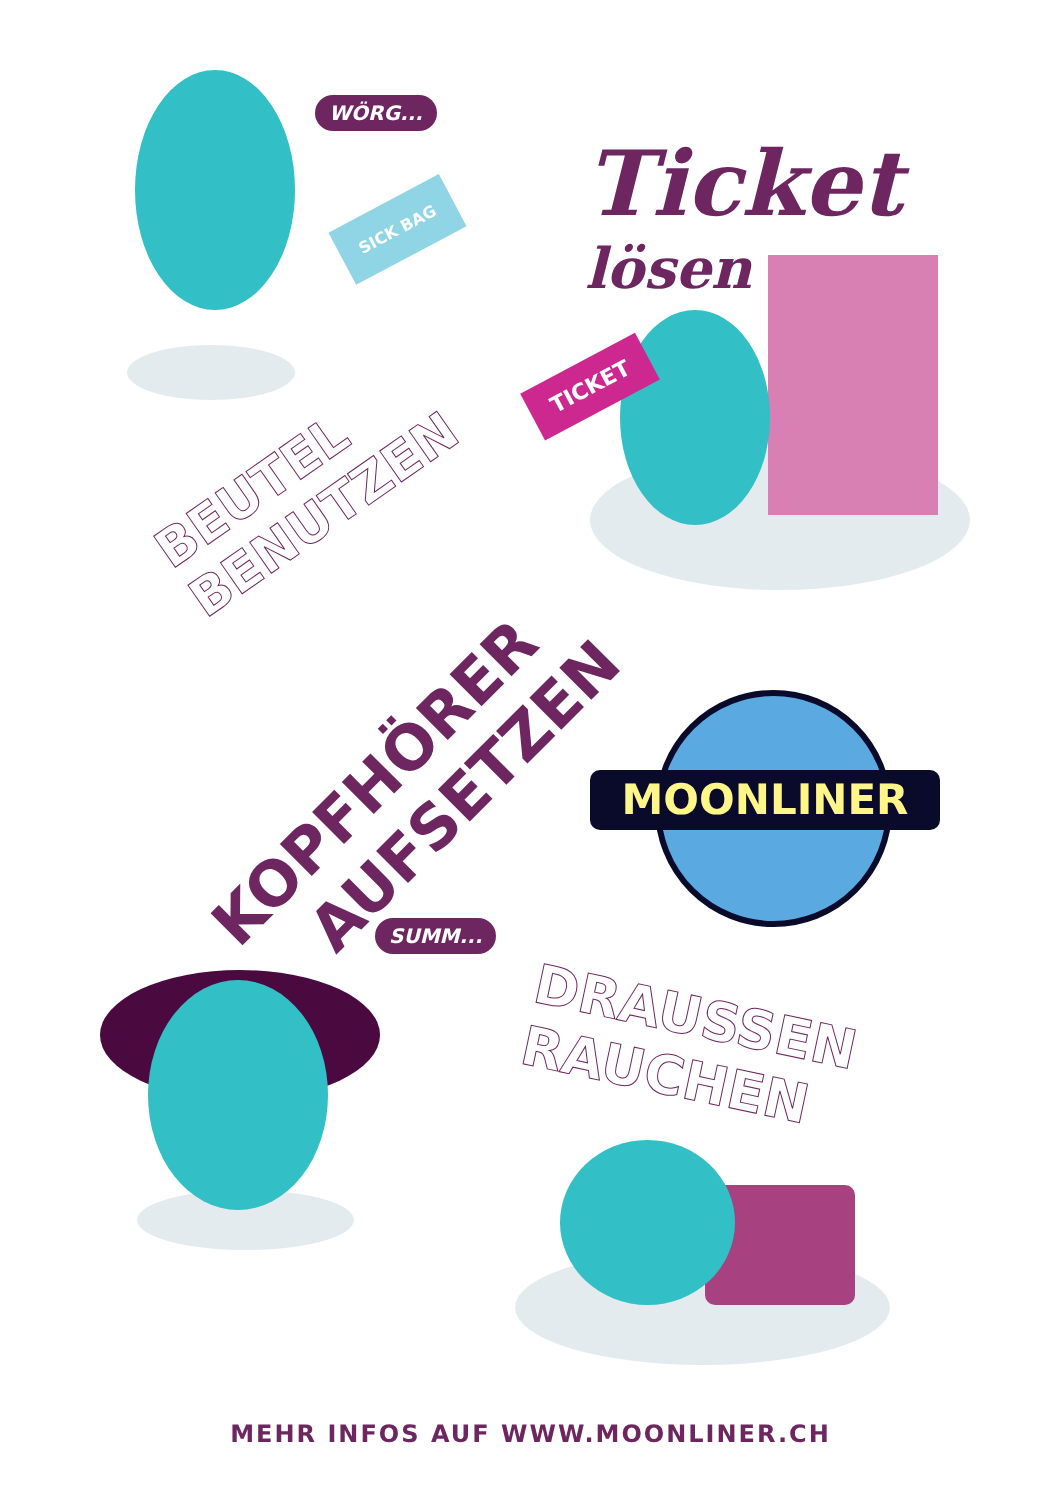WÖRG...
SICK BAG Ticket
lösen
BEUTEL
BENUTZEN
TICKET
KOPFHÖRER
AUFSETZEN
MOONLINER
SUMM...
DRAUSSEN
RAUCHEN
MEHR INFOS AUF WWW.MOONLINER.CH